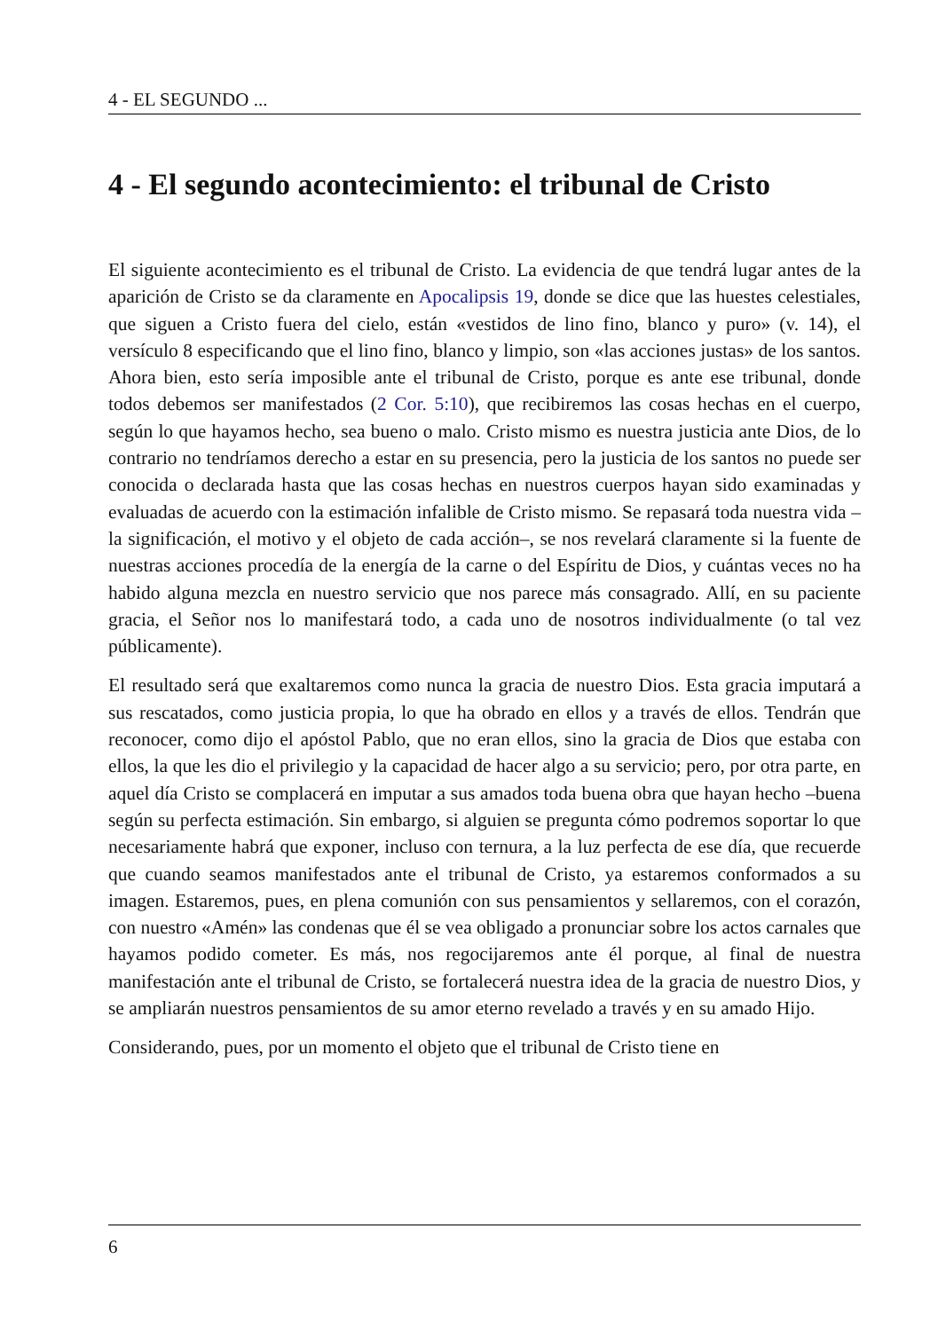4 - EL SEGUNDO ...
4 - El segundo acontecimiento: el tribunal de Cristo
El siguiente acontecimiento es el tribunal de Cristo. La evidencia de que tendrá lugar antes de la aparición de Cristo se da claramente en Apocalipsis 19, donde se dice que las huestes celestiales, que siguen a Cristo fuera del cielo, están «vestidos de lino fino, blanco y puro» (v. 14), el versículo 8 especificando que el lino fino, blanco y limpio, son «las acciones justas» de los santos. Ahora bien, esto sería imposible ante el tribunal de Cristo, porque es ante ese tribunal, donde todos debemos ser manifestados (2 Cor. 5:10), que recibiremos las cosas hechas en el cuerpo, según lo que hayamos hecho, sea bueno o malo. Cristo mismo es nuestra justicia ante Dios, de lo contrario no tendríamos derecho a estar en su presencia, pero la justicia de los santos no puede ser conocida o declarada hasta que las cosas hechas en nuestros cuerpos hayan sido examinadas y evaluadas de acuerdo con la estimación infalible de Cristo mismo. Se repasará toda nuestra vida –la significación, el motivo y el objeto de cada acción–, se nos revelará claramente si la fuente de nuestras acciones procedía de la energía de la carne o del Espíritu de Dios, y cuántas veces no ha habido alguna mezcla en nuestro servicio que nos parece más consagrado. Allí, en su paciente gracia, el Señor nos lo manifestará todo, a cada uno de nosotros individualmente (o tal vez públicamente).
El resultado será que exaltaremos como nunca la gracia de nuestro Dios. Esta gracia imputará a sus rescatados, como justicia propia, lo que ha obrado en ellos y a través de ellos. Tendrán que reconocer, como dijo el apóstol Pablo, que no eran ellos, sino la gracia de Dios que estaba con ellos, la que les dio el privilegio y la capacidad de hacer algo a su servicio; pero, por otra parte, en aquel día Cristo se complacerá en imputar a sus amados toda buena obra que hayan hecho –buena según su perfecta estimación. Sin embargo, si alguien se pregunta cómo podremos soportar lo que necesariamente habrá que exponer, incluso con ternura, a la luz perfecta de ese día, que recuerde que cuando seamos manifestados ante el tribunal de Cristo, ya estaremos conformados a su imagen. Estaremos, pues, en plena comunión con sus pensamientos y sellaremos, con el corazón, con nuestro «Amén» las condenas que él se vea obligado a pronunciar sobre los actos carnales que hayamos podido cometer. Es más, nos regocijaremos ante él porque, al final de nuestra manifestación ante el tribunal de Cristo, se fortalecerá nuestra idea de la gracia de nuestro Dios, y se ampliarán nuestros pensamientos de su amor eterno revelado a través y en su amado Hijo.
Considerando, pues, por un momento el objeto que el tribunal de Cristo tiene en
6